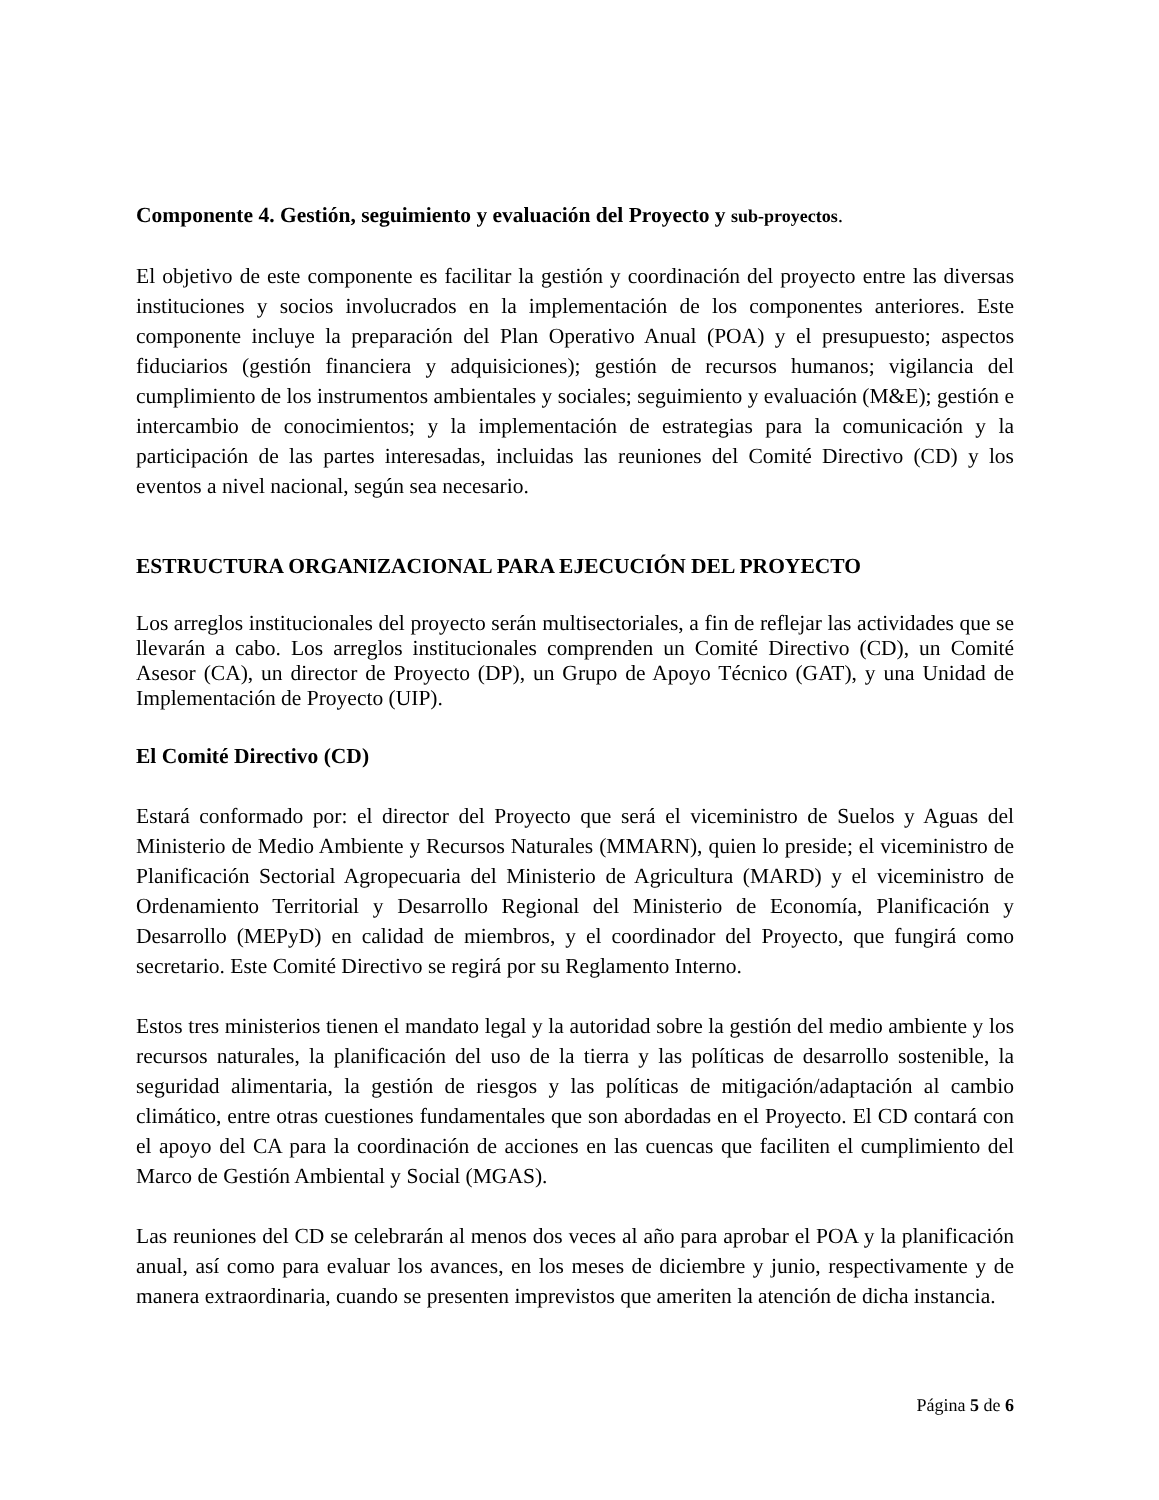Componente 4. Gestión, seguimiento y evaluación del Proyecto y sub-proyectos.
El objetivo de este componente es facilitar la gestión y coordinación del proyecto entre las diversas instituciones y socios involucrados en la implementación de los componentes anteriores. Este componente incluye la preparación del Plan Operativo Anual (POA) y el presupuesto; aspectos fiduciarios (gestión financiera y adquisiciones); gestión de recursos humanos; vigilancia del cumplimiento de los instrumentos ambientales y sociales; seguimiento y evaluación (M&E); gestión e intercambio de conocimientos; y la implementación de estrategias para la comunicación y la participación de las partes interesadas, incluidas las reuniones del Comité Directivo (CD) y los eventos a nivel nacional, según sea necesario.
ESTRUCTURA ORGANIZACIONAL PARA EJECUCIÓN DEL PROYECTO
Los arreglos institucionales del proyecto serán multisectoriales, a fin de reflejar las actividades que se llevarán a cabo. Los arreglos institucionales comprenden un Comité Directivo (CD), un Comité Asesor (CA), un director de Proyecto (DP), un Grupo de Apoyo Técnico (GAT), y una Unidad de Implementación de Proyecto (UIP).
El Comité Directivo (CD)
Estará conformado por: el director del Proyecto que será el viceministro de Suelos y Aguas del Ministerio de Medio Ambiente y Recursos Naturales (MMARN), quien lo preside; el viceministro de Planificación Sectorial Agropecuaria del Ministerio de Agricultura (MARD) y el viceministro de Ordenamiento Territorial y Desarrollo Regional del Ministerio de Economía, Planificación y Desarrollo (MEPyD) en calidad de miembros, y el coordinador del Proyecto, que fungirá como secretario. Este Comité Directivo se regirá por su Reglamento Interno.
Estos tres ministerios tienen el mandato legal y la autoridad sobre la gestión del medio ambiente y los recursos naturales, la planificación del uso de la tierra y las políticas de desarrollo sostenible, la seguridad alimentaria, la gestión de riesgos y las políticas de mitigación/adaptación al cambio climático, entre otras cuestiones fundamentales que son abordadas en el Proyecto. El CD contará con el apoyo del CA para la coordinación de acciones en las cuencas que faciliten el cumplimiento del Marco de Gestión Ambiental y Social (MGAS).
Las reuniones del CD se celebrarán al menos dos veces al año para aprobar el POA y la planificación anual, así como para evaluar los avances, en los meses de diciembre y junio, respectivamente y de manera extraordinaria, cuando se presenten imprevistos que ameriten la atención de dicha instancia.
Página 5 de 6